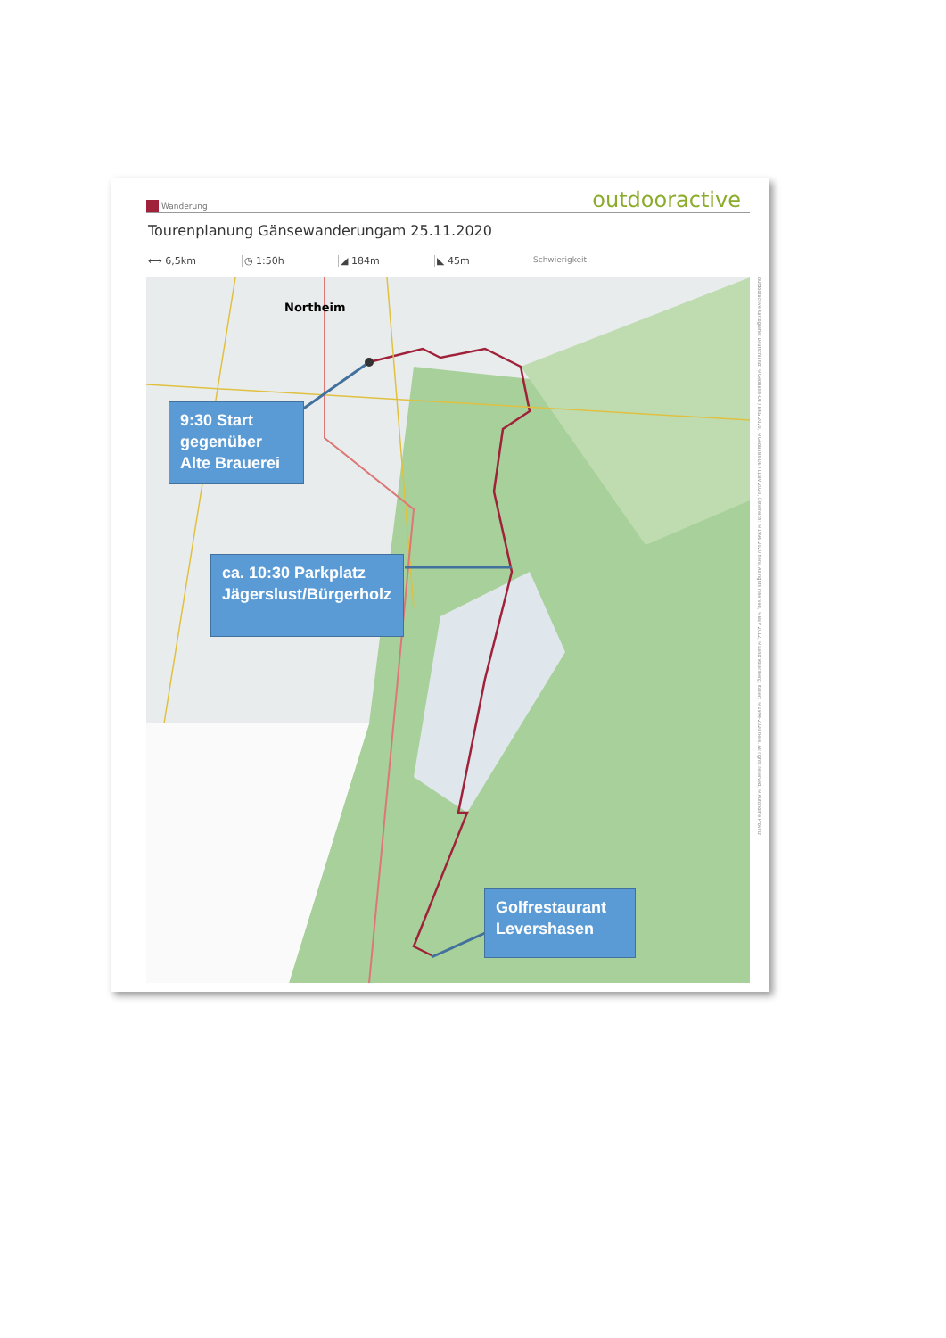Wanderung
outdooractive
Tourenplanung Gänsewanderungam 25.11.2020
⟷ 6,5km ◷ 1:50h ◢ 184m ◣ 45m Schwierigkeit -
Northeim
9:30 Start gegenüber Alte Brauerei
ca. 10:30 Parkplatz Jägerslust/Bürgerholz
Golfrestaurant Levershasen
outdooractive Kartografie; Deutschland: ©GeoBasis-DE / BKG 2020, ©GeoBasis-DE / LDBV 2020, Österreich: ©1996-2020 here. All rights reserved, ©BEV 2012, ©Land Vorarlberg; Italien: ©1994-2020 here. All rights reserved, ©Autonome Provinz